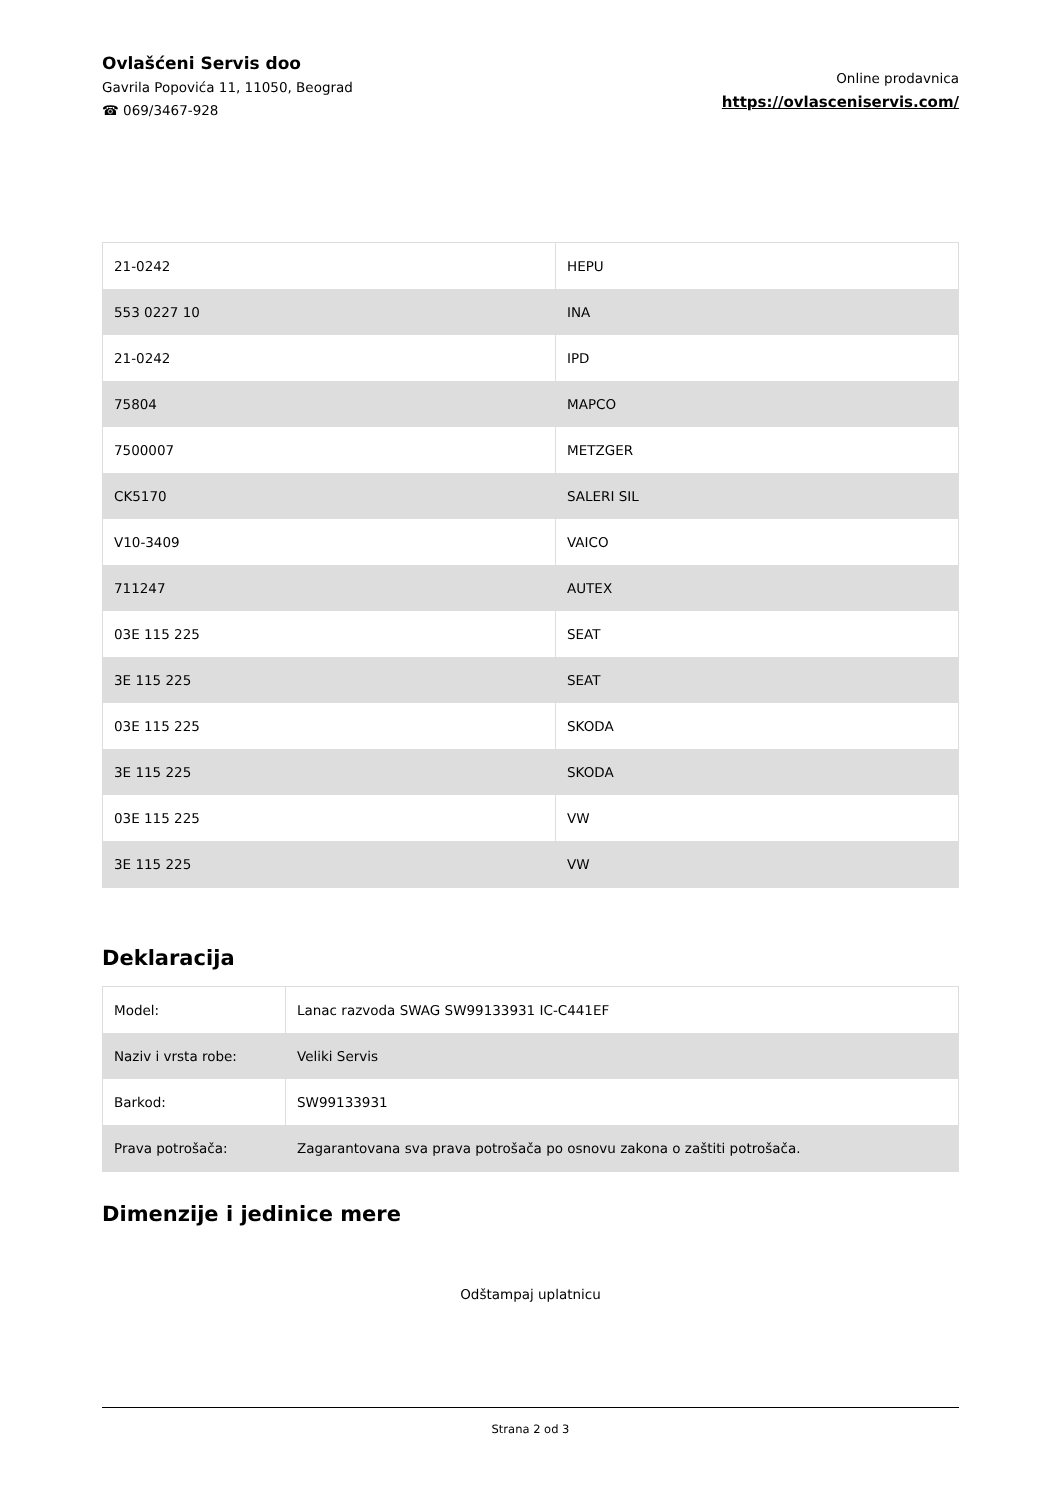Ovlašćeni Servis doo
Gavrila Popovića 11, 11050, Beograd
☎ 069/3467-928
Online prodavnica
https://ovlasceniservis.com/
| 21-0242 | HEPU |
| 553 0227 10 | INA |
| 21-0242 | IPD |
| 75804 | MAPCO |
| 7500007 | METZGER |
| CK5170 | SALERI SIL |
| V10-3409 | VAICO |
| 711247 | AUTEX |
| 03E 115 225 | SEAT |
| 3E 115 225 | SEAT |
| 03E 115 225 | SKODA |
| 3E 115 225 | SKODA |
| 03E 115 225 | VW |
| 3E 115 225 | VW |
Deklaracija
| Model: | Lanac razvoda SWAG SW99133931 IC-C441EF |
| Naziv i vrsta robe: | Veliki Servis |
| Barkod: | SW99133931 |
| Prava potrošača: | Zagarantovana sva prava potrošača po osnovu zakona o zaštiti potrošača. |
Dimenzije i jedinice mere
Odštampaj uplatnicu
Strana 2 od 3